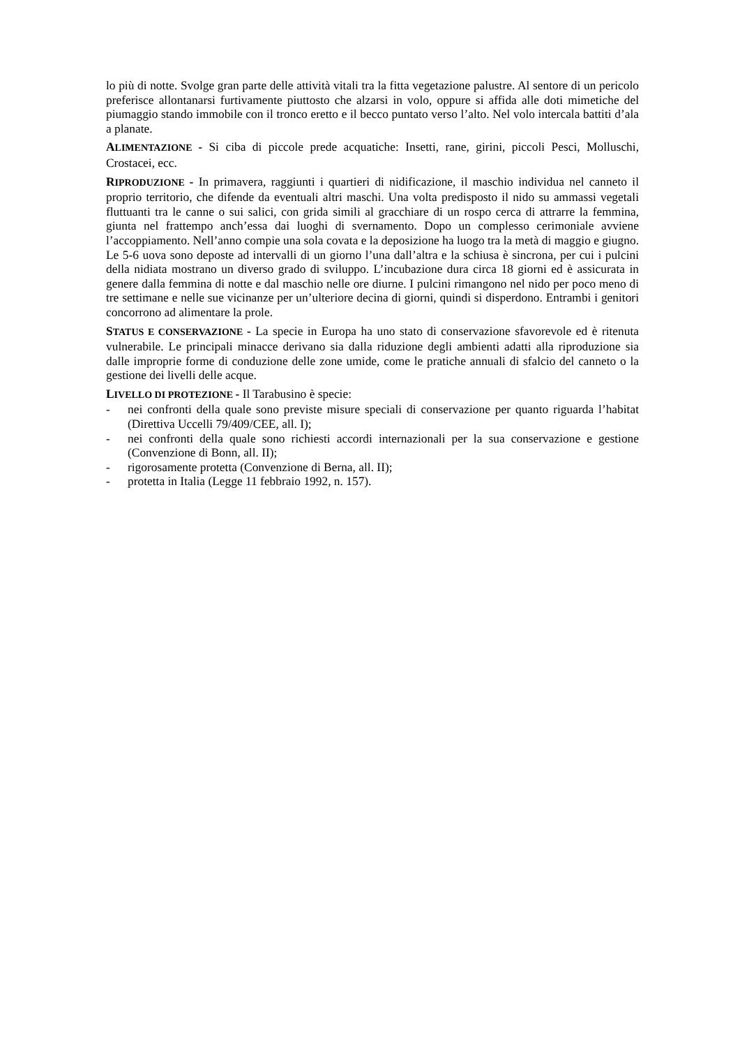lo più di notte. Svolge gran parte delle attività vitali tra la fitta vegetazione palustre. Al sentore di un pericolo preferisce allontanarsi furtivamente piuttosto che alzarsi in volo, oppure si affida alle doti mimetiche del piumaggio stando immobile con il tronco eretto e il becco puntato verso l’alto. Nel volo intercala battiti d’ala a planate.
ALIMENTAZIONE - Si ciba di piccole prede acquatiche: Insetti, rane, girini, piccoli Pesci, Molluschi, Crostacei, ecc.
RIPRODUZIONE - In primavera, raggiunti i quartieri di nidificazione, il maschio individua nel canneto il proprio territorio, che difende da eventuali altri maschi. Una volta predisposto il nido su ammassi vegetali fluttuanti tra le canne o sui salici, con grida simili al gracchiare di un rospo cerca di attrarre la femmina, giunta nel frattempo anch’essa dai luoghi di svernamento. Dopo un complesso cerimoniale avviene l’accoppiamento. Nell’anno compie una sola covata e la deposizione ha luogo tra la metà di maggio e giugno. Le 5-6 uova sono deposte ad intervalli di un giorno l’una dall’altra e la schiusa è sincrona, per cui i pulcini della nidiata mostrano un diverso grado di sviluppo. L’incubazione dura circa 18 giorni ed è assicurata in genere dalla femmina di notte e dal maschio nelle ore diurne. I pulcini rimangono nel nido per poco meno di tre settimane e nelle sue vicinanze per un’ulteriore decina di giorni, quindi si disperdono. Entrambi i genitori concorrono ad alimentare la prole.
STATUS E CONSERVAZIONE - La specie in Europa ha uno stato di conservazione sfavorevole ed è ritenuta vulnerabile. Le principali minacce derivano sia dalla riduzione degli ambienti adatti alla riproduzione sia dalle improprie forme di conduzione delle zone umide, come le pratiche annuali di sfalcio del canneto o la gestione dei livelli delle acque.
LIVELLO DI PROTEZIONE - Il Tarabusino è specie:
- nei confronti della quale sono previste misure speciali di conservazione per quanto riguarda l’habitat (Direttiva Uccelli 79/409/CEE, all. I);
- nei confronti della quale sono richiesti accordi internazionali per la sua conservazione e gestione (Convenzione di Bonn, all. II);
- rigorosamente protetta (Convenzione di Berna, all. II);
- protetta in Italia (Legge 11 febbraio 1992, n. 157).